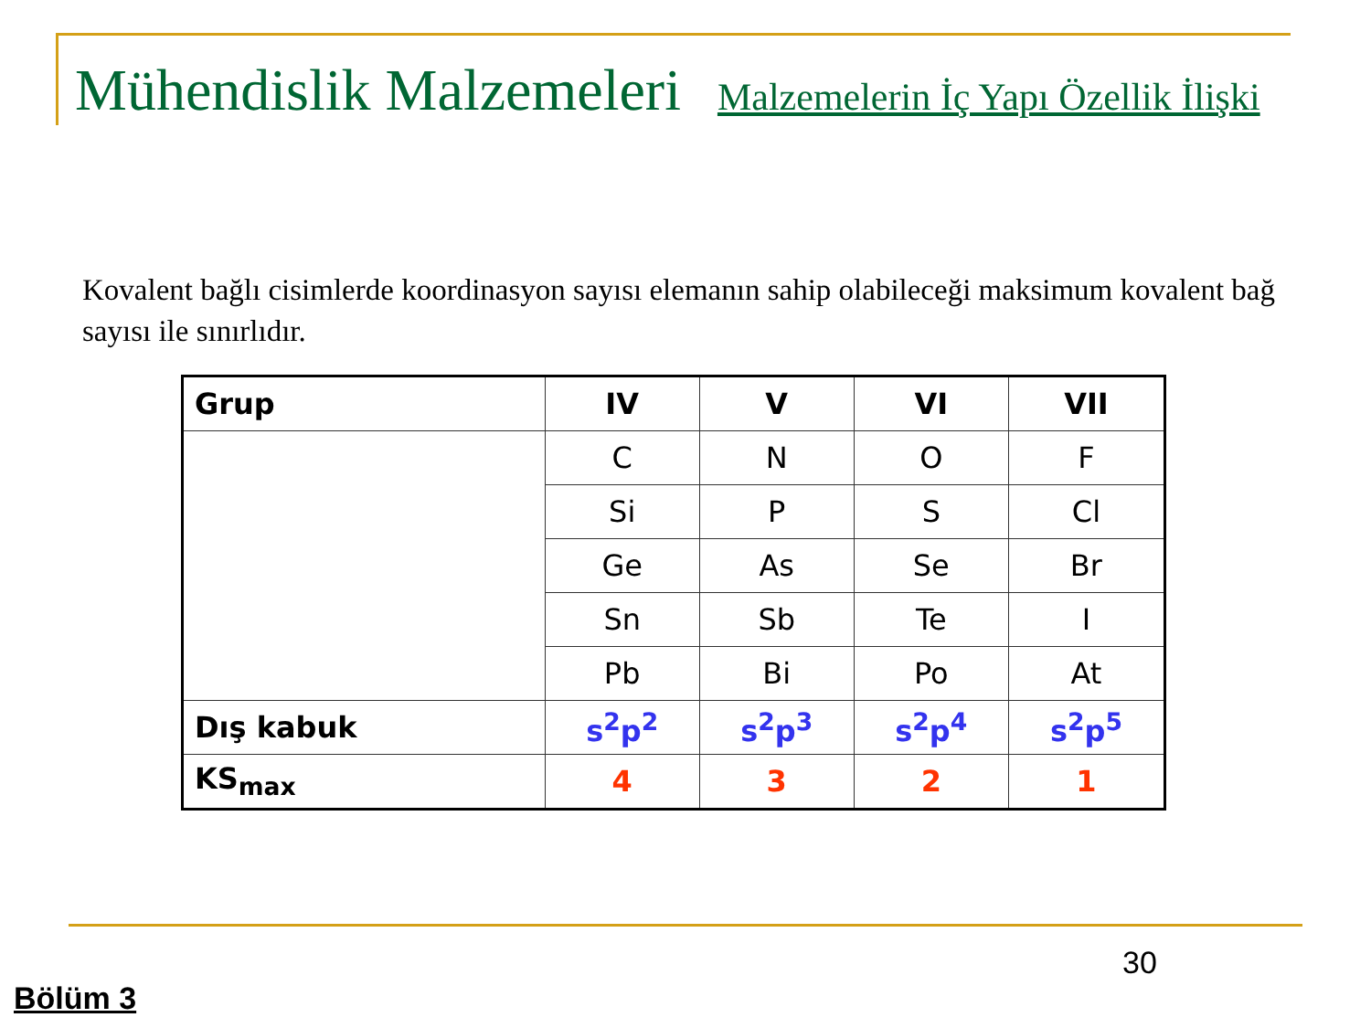Mühendislik Malzemeleri
Malzemelerin İç Yapı Özellik İlişki
Kovalent bağlı cisimlerde koordinasyon sayısı elemanın sahip olabileceği maksimum kovalent bağ sayısı ile sınırlıdır.
| Grup | IV | V | VI | VII |
| --- | --- | --- | --- | --- |
| | C | N | O | F |
| | Si | P | S | Cl |
| | Ge | As | Se | Br |
| | Sn | Sb | Te | I |
| | Pb | Bi | Po | At |
| Dış kabuk | s<sup>2</sup>p<sup>2</sup> | s<sup>2</sup>p<sup>3</sup> | s<sup>2</sup>p<sup>4</sup> | s<sup>2</sup>p<sup>5</sup> |
| KS<sub>max</sub> | 4 | 3 | 2 | 1 |
30
Bölüm 3